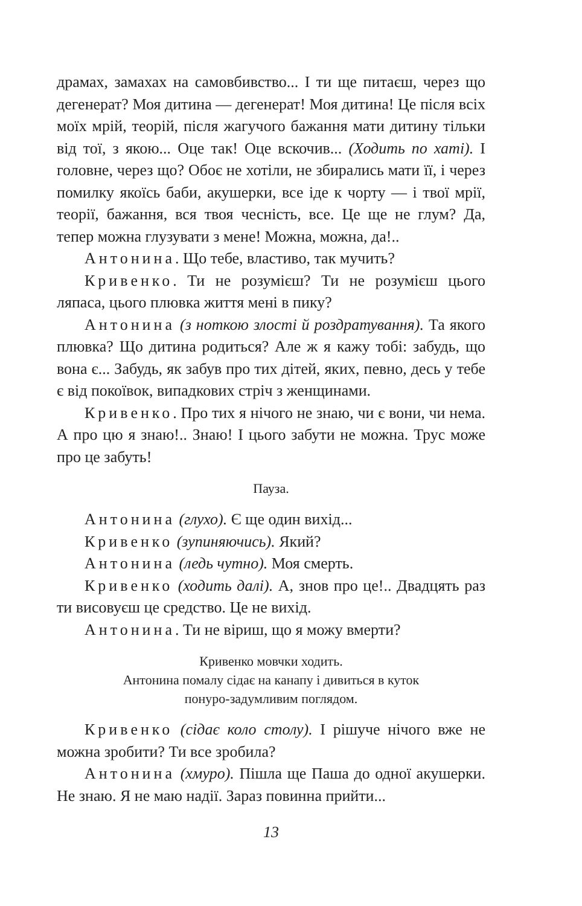драмах, замахах на самовбивство... І ти ще питаєш, через що дегенерат? Моя дитина — дегенерат! Моя дитина! Це після всіх моїх мрій, теорій, після жагучого бажання мати дитину тільки від тої, з якою... Оце так! Оце вскочив... (Ходить по хаті). І головне, через що? Обоє не хотіли, не збирались мати її, і через помилку якоїсь баби, акушерки, все іде к чорту — і твої мрії, теорії, бажання, вся твоя чесність, все. Це ще не глум? Да, тепер можна глузувати з мене! Можна, можна, да!..
Антонина. Що тебе, властиво, так мучить?
Кривенко. Ти не розумієш? Ти не розумієш цього ляпаса, цього плювка життя мені в пику?
Антонина (з ноткою злості й роздратування). Та якого плювка? Що дитина родиться? Але ж я кажу тобі: забудь, що вона є... Забудь, як забув про тих дітей, яких, певно, десь у тебе є від покоївок, випадкових стріч з жен­щинами.
Кривенко. Про тих я нічого не знаю, чи є вони, чи нема. А про цю я знаю!.. Знаю! І цього забути не можна. Трус може про це забуть!
Пауза.
Антонина (глухо). Є ще один вихід...
Кривенко (зупиняючись). Який?
Антонина (ледь чутно). Моя смерть.
Кривенко (ходить далі). А, знов про це!.. Двадцять раз ти висовуєш це средство. Це не вихід.
Антонина. Ти не віриш, що я можу вмерти?
Кривенко мовчки ходить.
Антонина помалу сідає на канапу і дивиться в куток
понуро-задумливим поглядом.
Кривенко (сідає коло столу). І рішуче нічого вже не можна зробити? Ти все зробила?
Антонина (хмуро). Пішла ще Паша до одної акушерки. Не знаю. Я не маю надії. Зараз повинна прийти...
13